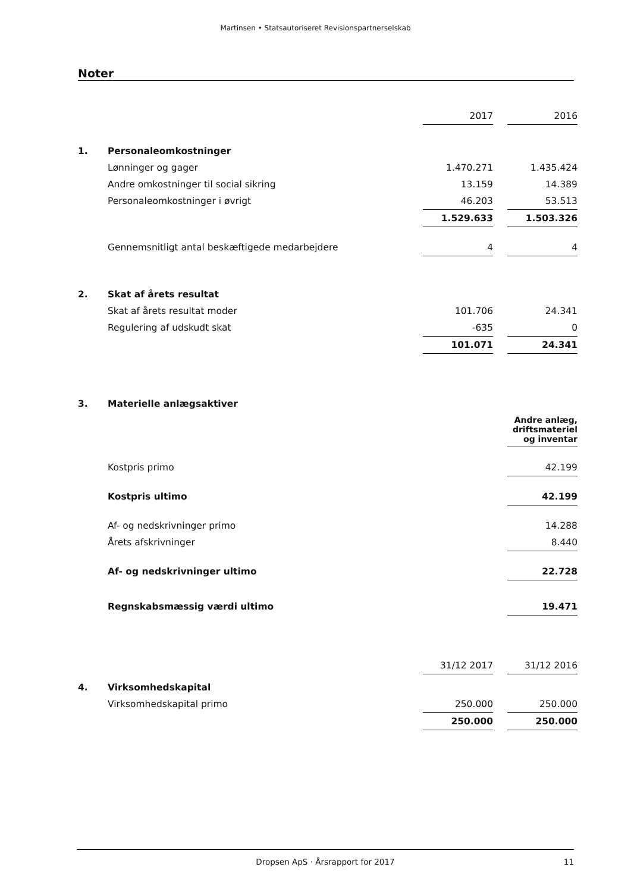Martinsen • Statsautoriseret Revisionspartnerselskab
Noter
| | | 2017 | | 2016 |
| 1. | Personaleomkostninger | | | |
| | Lønninger og gager | 1.470.271 | | 1.435.424 |
| | Andre omkostninger til social sikring | 13.159 | | 14.389 |
| | Personaleomkostninger i øvrigt | 46.203 | | 53.513 |
| | | 1.529.633 | | 1.503.326 |
| | Gennemsnitligt antal beskæftigede medarbejdere | 4 | | 4 |
| 2. | Skat af årets resultat | | | |
| | Skat af årets resultat moder | 101.706 | | 24.341 |
| | Regulering af udskudt skat | -635 | | 0 |
| | | 101.071 | | 24.341 |
| 3. | Materielle anlægsaktiver | | | |
| | | | | Andre anlæg, driftsmateriel og inventar |
| | Kostpris primo | | | 42.199 |
| | Kostpris ultimo | | | 42.199 |
| | Af- og nedskrivninger primo | | | 14.288 |
| | Årets afskrivninger | | | 8.440 |
| | Af- og nedskrivninger ultimo | | | 22.728 |
| | Regnskabsmæssig værdi ultimo | | | 19.471 |
| | | 31/12 2017 | | 31/12 2016 |
| 4. | Virksomhedskapital | | | |
| | Virksomhedskapital primo | 250.000 | | 250.000 |
| | | 250.000 | | 250.000 |
Dropsen ApS · Årsrapport for 2017 11